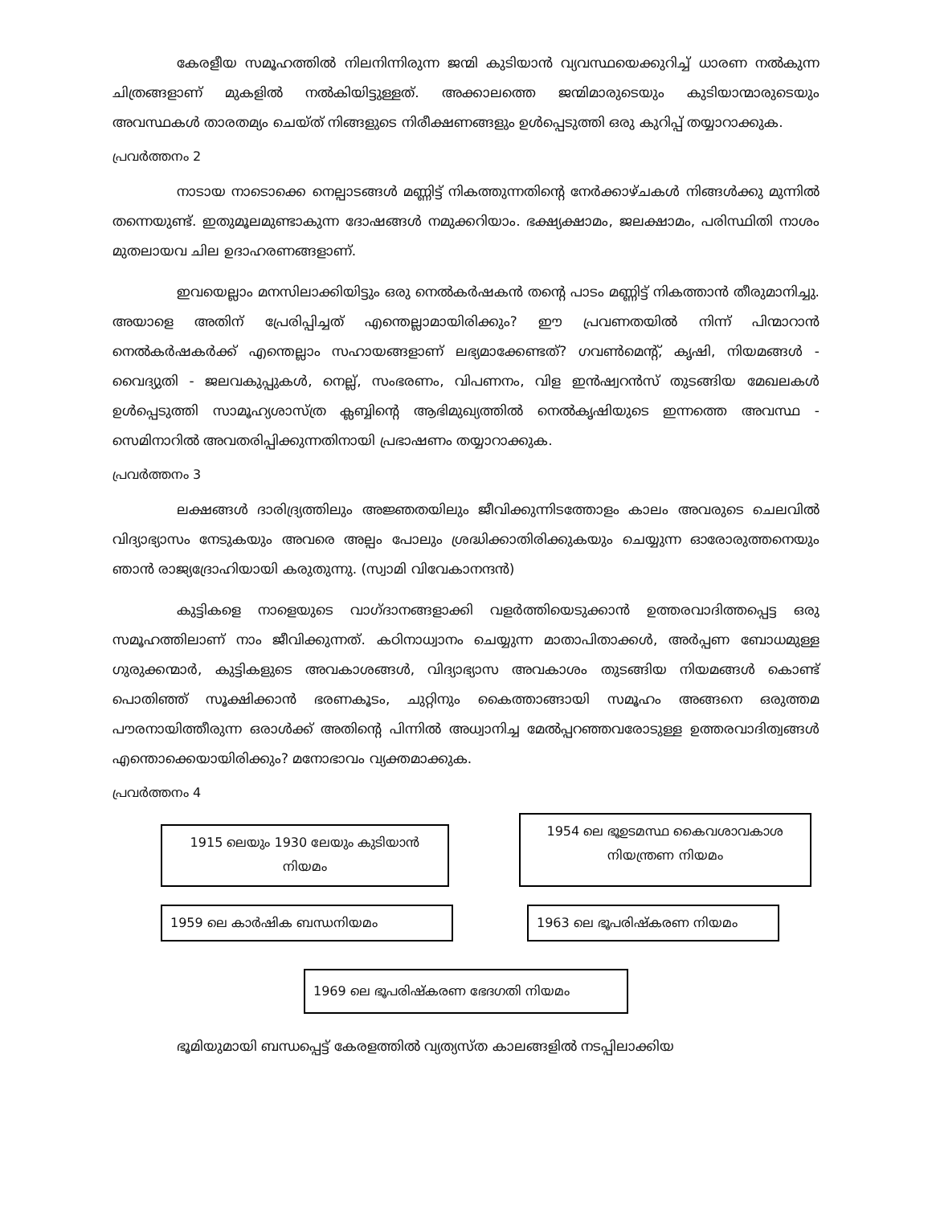കേരളീയ സമൂഹത്തിൽ നിലനിന്നിരുന്ന ജന്മി കുടിയാൻ വ്യവസ്ഥയെക്കുറിച്ച് ധാരണ നൽകുന്ന ചിത്രങ്ങളാണ് മുകളിൽ നൽകിയിട്ടുള്ളത്. അക്കാലത്തെ ജന്മിമാരുടെയും കുടിയാന്മാരുടെയും അവസ്ഥകൾ താരതമ്യം ചെയ്ത് നിങ്ങളുടെ നിരീക്ഷണങ്ങളും ഉൾപ്പെടുത്തി ഒരു കുറിപ്പ് തയ്യാറാക്കുക.
പ്രവർത്തനം 2
നാടായ നാടൊക്കെ നെല്പാടങ്ങൾ മണ്ണിട്ട് നികത്തുന്നതിന്റെ നേർക്കാഴ്ചകൾ നിങ്ങൾക്കു മുന്നിൽ തന്നെയുണ്ട്. ഇതുമൂലമുണ്ടാകുന്ന ദോഷങ്ങൾ നമുക്കറിയാം. ഭക്ഷ്യക്ഷാമം, ജലക്ഷാമം, പരിസ്ഥിതി നാശം മുതലായവ ചില ഉദാഹരണങ്ങളാണ്.
ഇവയെല്ലാം മനസിലാക്കിയിട്ടും ഒരു നെൽകർഷകൻ തന്റെ പാടം മണ്ണിട്ട് നികത്താൻ തീരുമാനിച്ചു. അയാളെ അതിന് പ്രേരിപ്പിച്ചത് എന്തെല്ലാമായിരിക്കും? ഈ പ്രവണതയിൽ നിന്ന് പിന്മാറാൻ നെൽകർഷകർക്ക് എന്തെല്ലാം സഹായങ്ങളാണ് ലഭ്യമാക്കേണ്ടത്? ഗവൺമെന്റ്, കൃഷി, നിയമങ്ങൾ - വൈദ്യുതി - ജലവകുപ്പുകൾ, നെല്ല്, സംഭരണം, വിപണനം, വിള ഇൻഷ്വറൻസ് തുടങ്ങിയ മേഖലകൾ ഉൾപ്പെടുത്തി സാമൂഹ്യശാസ്ത്ര ക്ലബ്ബിന്റെ ആഭിമുഖ്യത്തിൽ നെൽകൃഷിയുടെ ഇന്നത്തെ അവസ്ഥ - സെമിനാറിൽ അവതരിപ്പിക്കുന്നതിനായി പ്രഭാഷണം തയ്യാറാക്കുക.
പ്രവർത്തനം 3
ലക്ഷങ്ങൾ ദാരിദ്ര്യത്തിലും അജ്ഞതയിലും ജീവിക്കുന്നിടത്തോളം കാലം അവരുടെ ചെലവിൽ വിദ്യാഭ്യാസം നേടുകയും അവരെ അല്പം പോലും ശ്രദ്ധിക്കാതിരിക്കുകയും ചെയ്യുന്ന ഓരോരുത്തനെയും ഞാൻ രാജ്യദ്രോഹിയായി കരുതുന്നു. (സ്വാമി വിവേകാനന്ദൻ)
കുട്ടികളെ നാളെയുടെ വാഗ്ദാനങ്ങളാക്കി വളർത്തിയെടുക്കാൻ ഉത്തരവാദിത്തപ്പെട്ട ഒരു സമൂഹത്തിലാണ് നാം ജീവിക്കുന്നത്. കഠിനാധ്വാനം ചെയ്യുന്ന മാതാപിതാക്കൾ, അർപ്പണ ബോധമുള്ള ഗുരുക്കന്മാർ, കുട്ടികളുടെ അവകാശങ്ങൾ, വിദ്യാഭ്യാസ അവകാശം തുടങ്ങിയ നിയമങ്ങൾ കൊണ്ട് പൊതിഞ്ഞ് സൂക്ഷിക്കാൻ ഭരണകൂടം, ചുറ്റിനും കൈത്താങ്ങായി സമൂഹം അങ്ങനെ ഒരുത്തമ പൗരനായിത്തീരുന്ന ഒരാൾക്ക് അതിന്റെ പിന്നിൽ അധ്വാനിച്ച മേൽപ്പറഞ്ഞവരോടുള്ള ഉത്തരവാദിത്വങ്ങൾ എന്തൊക്കെയായിരിക്കും? മനോഭാവം വ്യക്തമാക്കുക.
പ്രവർത്തനം 4
1915 ലെയും 1930 ലേയും കുടിയാൻ നിയമം
1954 ലെ ഭൂഉടമസ്ഥ കൈവശാവകാശ നിയന്ത്രണ നിയമം
1959 ലെ കാർഷിക ബന്ധനിയമം 1963 ലെ ഭൂപരിഷ്കരണ നിയമം
1969 ലെ ഭൂപരിഷ്കരണ ഭേദഗതി നിയമം
ഭൂമിയുമായി ബന്ധപ്പെട്ട് കേരളത്തിൽ വ്യത്യസ്ത കാലങ്ങളിൽ നടപ്പിലാക്കിയ